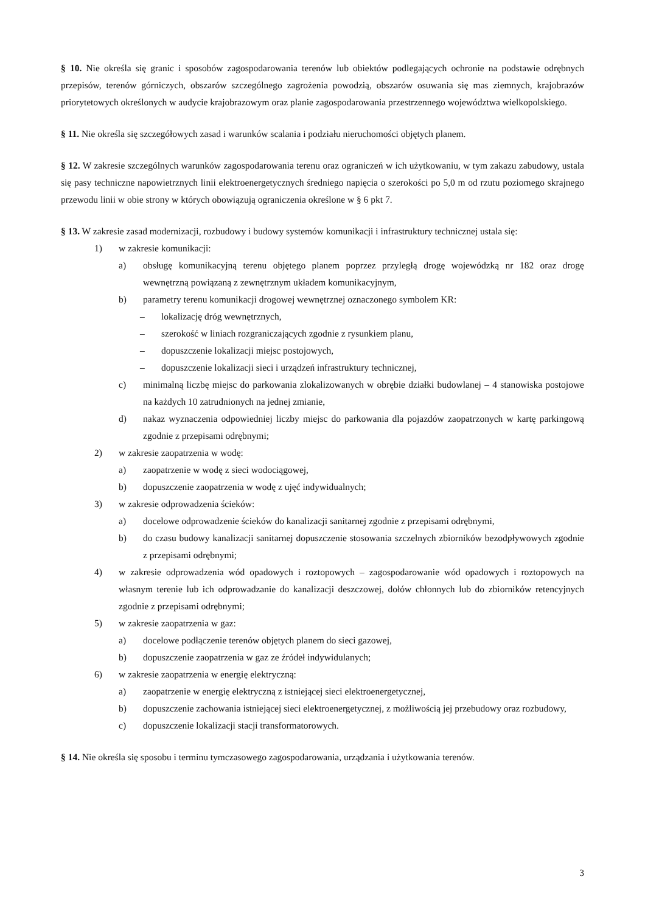§ 10. Nie określa się granic i sposobów zagospodarowania terenów lub obiektów podlegających ochronie na podstawie odrębnych przepisów, terenów górniczych, obszarów szczególnego zagrożenia powodzią, obszarów osuwania się mas ziemnych, krajobrazów priorytetowych określonych w audycie krajobrazowym oraz planie zagospodarowania przestrzennego województwa wielkopolskiego.
§ 11. Nie określa się szczegółowych zasad i warunków scalania i podziału nieruchomości objętych planem.
§ 12. W zakresie szczególnych warunków zagospodarowania terenu oraz ograniczeń w ich użytkowaniu, w tym zakazu zabudowy, ustala się pasy techniczne napowietrznych linii elektroenergetycznych średniego napięcia o szerokości po 5,0 m od rzutu poziomego skrajnego przewodu linii w obie strony w których obowiązują ograniczenia określone w § 6 pkt 7.
§ 13. W zakresie zasad modernizacji, rozbudowy i budowy systemów komunikacji i infrastruktury technicznej ustala się:
1) w zakresie komunikacji:
a) obsługę komunikacyjną terenu objętego planem poprzez przyległą drogę wojewódzką nr 182 oraz drogę wewnętrzną powiązaną z zewnętrznym układem komunikacyjnym,
b) parametry terenu komunikacji drogowej wewnętrznej oznaczonego symbolem KR:
– lokalizację dróg wewnętrznych,
– szerokość w liniach rozgraniczających zgodnie z rysunkiem planu,
– dopuszczenie lokalizacji miejsc postojowych,
– dopuszczenie lokalizacji sieci i urządzeń infrastruktury technicznej,
c) minimalną liczbę miejsc do parkowania zlokalizowanych w obrębie działki budowlanej – 4 stanowiska postojowe na każdych 10 zatrudnionych na jednej zmianie,
d) nakaz wyznaczenia odpowiedniej liczby miejsc do parkowania dla pojazdów zaopatrzonych w kartę parkingową zgodnie z przepisami odrębnymi;
2) w zakresie zaopatrzenia w wodę:
a) zaopatrzenie w wodę z sieci wodociągowej,
b) dopuszczenie zaopatrzenia w wodę z ujęć indywidualnych;
3) w zakresie odprowadzenia ścieków:
a) docelowe odprowadzenie ścieków do kanalizacji sanitarnej zgodnie z przepisami odrębnymi,
b) do czasu budowy kanalizacji sanitarnej dopuszczenie stosowania szczelnych zbiorników bezodpływowych zgodnie z przepisami odrębnymi;
4) w zakresie odprowadzenia wód opadowych i roztopowych – zagospodarowanie wód opadowych i roztopowych na własnym terenie lub ich odprowadzanie do kanalizacji deszczowej, dołów chłonnych lub do zbiorników retencyjnych zgodnie z przepisami odrębnymi;
5) w zakresie zaopatrzenia w gaz:
a) docelowe podłączenie terenów objętych planem do sieci gazowej,
b) dopuszczenie zaopatrzenia w gaz ze źródeł indywidulanych;
6) w zakresie zaopatrzenia w energię elektryczną:
a) zaopatrzenie w energię elektryczną z istniejącej sieci elektroenergetycznej,
b) dopuszczenie zachowania istniejącej sieci elektroenergetycznej, z możliwością jej przebudowy oraz rozbudowy,
c) dopuszczenie lokalizacji stacji transformatorowych.
§ 14. Nie określa się sposobu i terminu tymczasowego zagospodarowania, urządzania i użytkowania terenów.
3